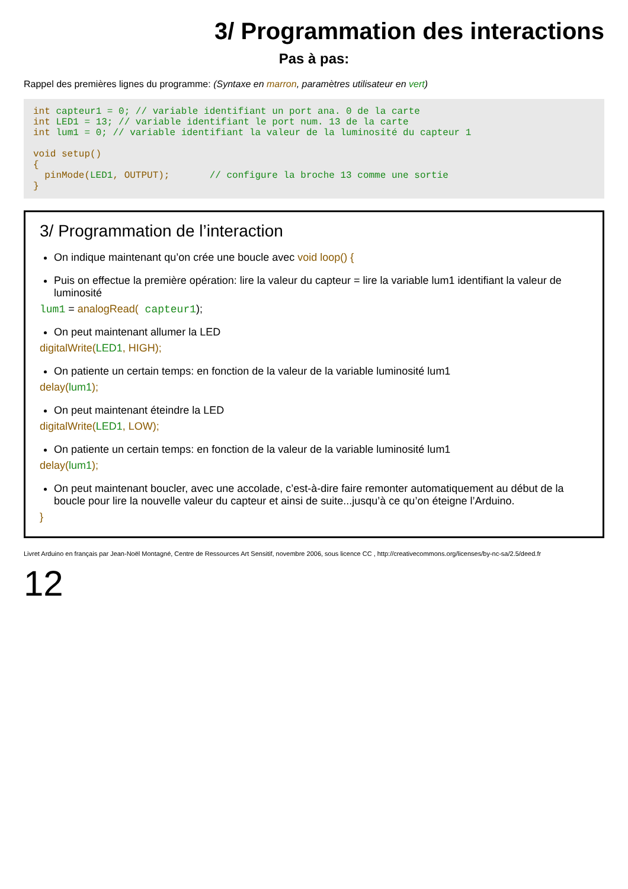3/ Programmation des interactions
Pas à pas:
Rappel des premières lignes du programme: (Syntaxe en marron, paramètres utilisateur en vert)
int capteur1 = 0; // variable identifiant un port ana. 0 de la carte int LED1 = 13; // variable identifiant le port num. 13 de la carte int lum1 = 0; // variable identifiant la valeur de la luminosité du capteur 1 void setup() { pinMode(LED1, OUTPUT); // configure la broche 13 comme une sortie }
3/ Programmation de l’interaction
On indique maintenant qu’on crée une boucle avec void loop() {
Puis on effectue la première opération: lire la valeur du capteur = lire la variable lum1 identifiant la valeur de luminosité
lum1 = analogRead( capteur1);
On peut maintenant allumer la LED
digitalWrite(LED1, HIGH);
On patiente un certain temps: en fonction de la valeur de la variable luminosité lum1
delay(lum1);
On peut maintenant éteindre la LED
digitalWrite(LED1, LOW);
On patiente un certain temps: en fonction de la valeur de la variable luminosité lum1
delay(lum1);
On peut maintenant boucler, avec une accolade, c’est-à-dire faire remonter automatiquement au début de la boucle pour lire la nouvelle valeur du capteur et ainsi de suite...jusqu’à ce qu’on éteigne l’Arduino.
}
Livret Arduino en français par Jean-Noël Montagné, Centre de Ressources Art Sensitif, novembre 2006, sous licence CC , http://creativecommons.org/licenses/by-nc-sa/2.5/deed.fr
12